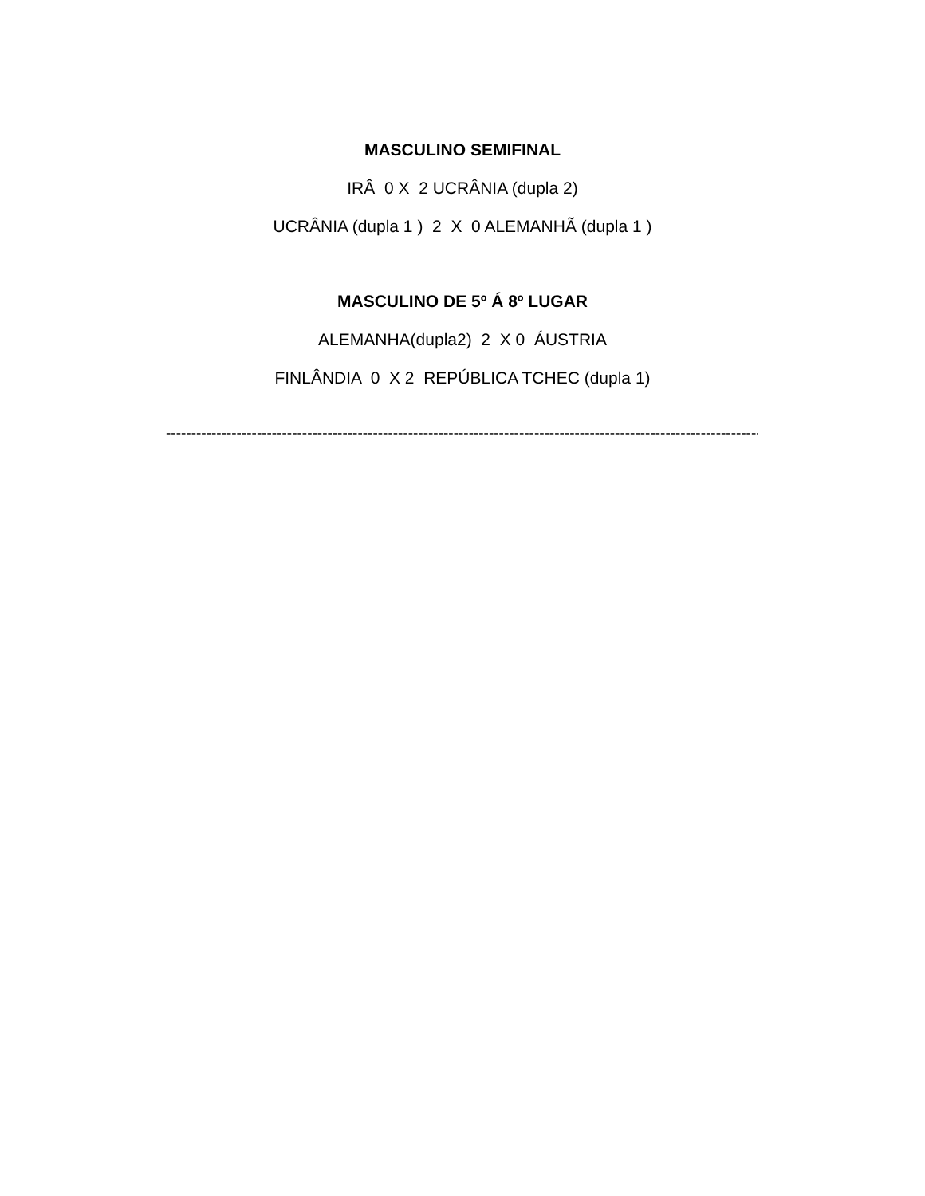MASCULINO SEMIFINAL
IRÂ 0 X 2 UCRÂNIA (dupla 2)
UCRÂNIA (dupla 1 ) 2 X 0 ALEMANHÃ (dupla 1 )
MASCULINO DE 5º Á 8º LUGAR
ALEMANHA(dupla2) 2 X 0 ÁUSTRIA
FINLÂNDIA 0 X 2 REPÚBLICA TCHEC (dupla 1)
------------------------------------------------------------------------------------------------------------------------------